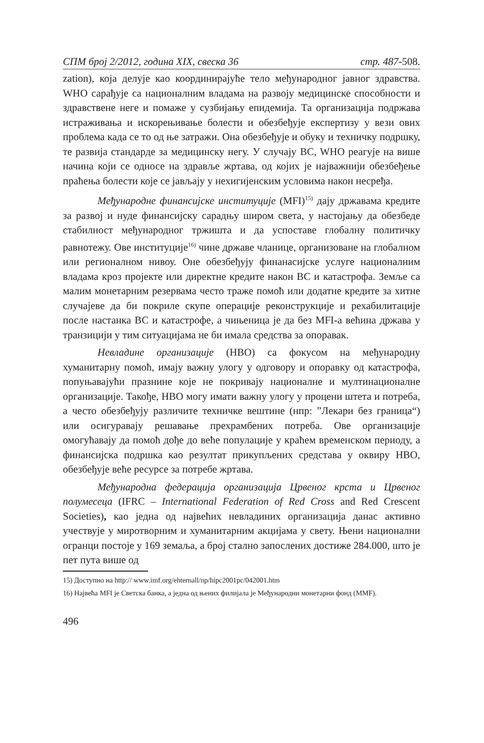СПМ број 2/2012, година XIX, свеска 36 стр. 487-508.
zation), која делује као координирајуће тело међународног јавног здравства. WHO сарађује са националним владама на развоју медицинске способности и здравствене неге и помаже у сузбијању епидемија. Та организација подржава истраживања и искорењивање болести и обезбеђује експертизу у вези ових проблема када се то од ње затражи. Она обезбеђује и обуку и техничку подршку, те развија стандарде за медицинску негу. У случају ВС, WHO реагује на више начина који се односе на здравље жртава, од којих је најважнији обезбеђење праћења болести које се јављају у нехигијенским условима након несређа.
Међународне финансијске институције (MFI)<sup>15)</sup> дају државама кредите за развој и нуде финансијску сарадњу широм света, у настојању да обезбеде стабилност међународног тржишта и да успоставе глобалну политичку равнотежу. Ове институције<sup>16)</sup> чине државе чланице, организоване на глобалном или регионалном нивоу. Оне обезбеђују финанасијске услуге националним владама кроз пројекте или директне кредите након ВС и катастрофа. Земље са малим монетарним резервама често траже помоћ или додатне кредите за хитне случајеве да би покриле скупе операције реконструкције и рехабилитације после настанка ВС и катастрофе, а чињеница је да без MFI-а већина држава у транзицији у тим ситуацијама не би имала средства за опоравак.
Невладине организације (НВО) са фокусом на међународну хуманитарну помоћ, имају важну улогу у одговору и опоравку од катастрофа, попуњавајући празнине које не покривају националне и мултинационалне организације. Такође, НВО могу имати важну улогу у процени штета и потреба, а често обезбеђују различите техничке вештине (нпр: ”Лекари без граница“) или осигуравају решавање прехрамбених потреба. Ове организације омогућавају да помоћ дође до веће популације у краћем временском периоду, а финансијска подршка као резултат прикупљених средстава у оквиру НВО, обезбеђује веће ресурсе за потребе жртава.
Међународна федерација организација Црвеног крста и Црвеног полумесеца (IFRC – International Federation of Red Cross and Red Crescent Societies), као једна од највећих невладиних организација данас активно учествује у миротворним и хуманитарним акцијама у свету. Њени национални огранци постоје у 169 земаља, а број стално запослених достиже 284.000, што је пет пута више од
15) Доступно на http:// www.imf.org/ehternall/np/hipc2001pc/042001.htm
16) Највећа MFI је Светска банка, а једна од њених филијала је Међународни монетарни фонд (ММF).
496